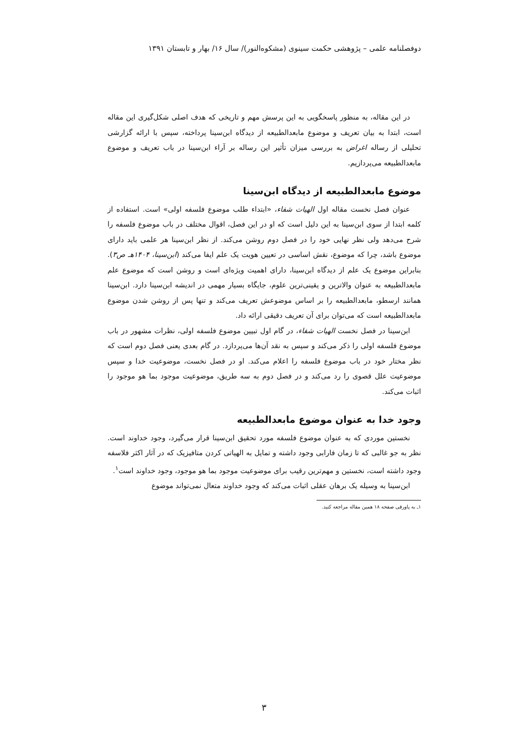دوفصلنامه علمی – پژوهشی حکمت سینوی (مشکوه‌النور)/ سال ۱۶/ بهار و تابستان ۱۳۹۱
در این مقاله، به منظور پاسخگویی به این پرسش مهم و تاریخی که هدف اصلی شکل‌گیری این مقاله است، ابتدا به بیان تعریف و موضوع مابعدالطبیعه از دیدگاه ابن‌سینا پرداخته، سپس با ارائه گزارشی تحلیلی از رساله اغراض به بررسی میزان تأثیر این رساله بر آراء ابن‌سینا در باب تعریف و موضوع مابعدالطبیعه می‌پردازیم.
موضوع مابعدالطبیعه از دیدگاه ابن‌سینا
عنوان فصل نخست مقاله اول الهیات شفاء، «ابتداء طلب موضوع فلسفه اولی» است. استفاده از کلمه ابتدا از سوی ابن‌سینا به این دلیل است که او در این فصل، اقوال مختلف در باب موضوع فلسفه را شرح می‌دهد ولی نظر نهایی خود را در فصل دوم روشن می‌کند. از نظر ابن‌سینا هر علمی باید دارای موضوع باشد، چرا که موضوع، نقش اساسی در تعیین هویت یک علم ایفا می‌کند (ابن‌سینا، ۱۴۰۴هـ ص۳). بنابراین موضوع یک علم از دیدگاه ابن‌سینا، دارای اهمیت ویژه‌ای است و روشن است که موضوع علم مابعدالطبیعه به عنوان والاترین و یقینی‌ترین علوم، جایگاه بسیار مهمی در اندیشه ابن‌سینا دارد. ابن‌سینا همانند ارسطو، مابعدالطبیعه را بر اساس موضوعش تعریف می‌کند و تنها پس از روشن شدن موضوع مابعدالطبیعه است که می‌توان برای آن تعریف دقیقی ارائه داد.
ابن‌سینا در فصل نخست الهیات شفاء، در گام اول تبیین موضوع فلسفه اولی، نظرات مشهور در باب موضوع فلسفه اولی را ذکر می‌کند و سپس به نقد آن‌ها می‌پردازد. در گام بعدی یعنی فصل دوم است که نظر مختار خود در باب موضوع فلسفه را اعلام می‌کند. او در فصل نخست، موضوعیت خدا و سپس موضوعیت علل قصوی را رد می‌کند و در فصل دوم به سه طریق، موضوعیت موجود بما هو موجود را اثبات می‌کند.
وجود خدا به عنوان موضوع مابعدالطبیعه
نخستین موردی که به عنوان موضوع فلسفه مورد تحقیق ابن‌سینا قرار می‌گیرد، وجود خداوند است. نظر به جو غالبی که تا زمان فارابی وجود داشته و تمایل به الهیاتی کردن متافیزیک که در آثار اکثر فلاسفه وجود داشته است، نخستین و مهم‌ترین رقیب برای موضوعیت موجود بما هو موجود، وجود خداوند است<sup>۱</sup>.
ابن‌سینا به وسیله یک برهان عقلی اثبات می‌کند که وجود خداوند متعال نمی‌تواند موضوع
۱ـ به پاورقی صفحه ۱۸ همین مقاله مراجعه کنید.
۳